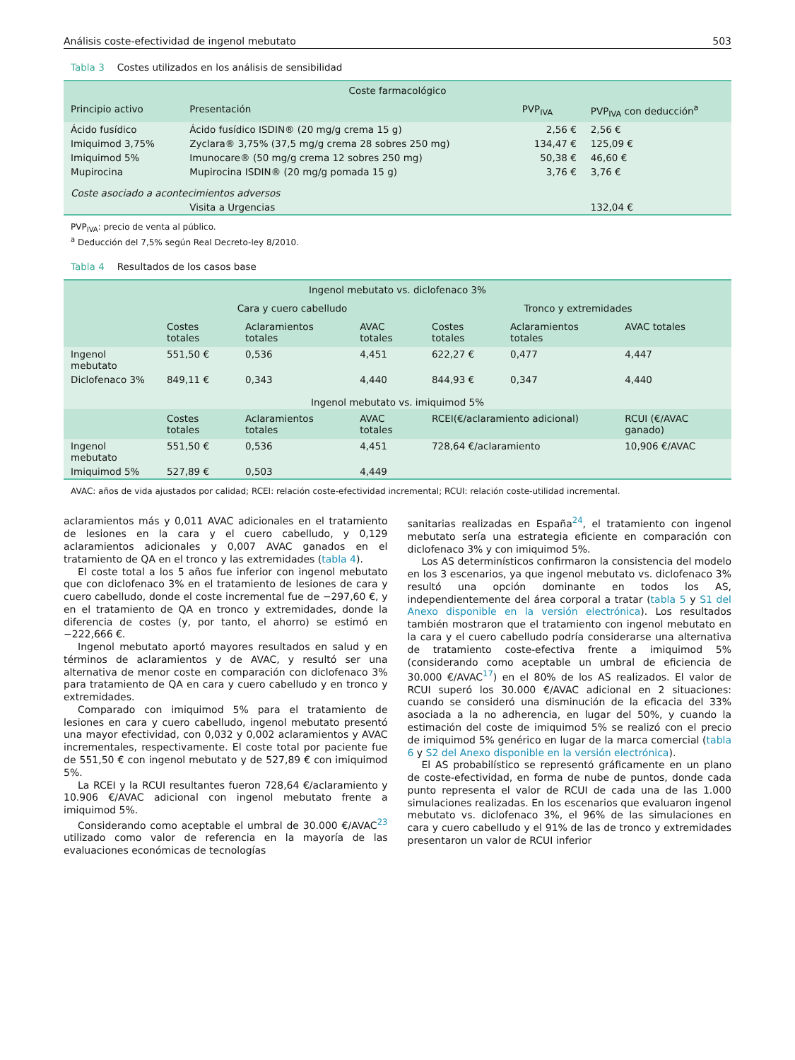Análisis coste-efectividad de ingenol mebutato 503
Tabla 3 Costes utilizados en los análisis de sensibilidad
| Coste farmacológico | | | |
| --- | --- | --- | --- |
| Principio activo | Presentación | PVP<sub>IVA</sub> | PVP<sub>IVA</sub> con deducción<sup>a</sup> |
| Ácido fusídico | Ácido fusídico ISDIN® (20 mg/g crema 15 g) | 2,56 € | 2,56 € |
| Imiquimod 3,75% | Zyclara® 3,75% (37,5 mg/g crema 28 sobres 250 mg) | 134,47 € | 125,09 € |
| Imiquimod 5% | Imunocare® (50 mg/g crema 12 sobres 250 mg) | 50,38 € | 46,60 € |
| Mupirocina | Mupirocina ISDIN® (20 mg/g pomada 15 g) | 3,76 € | 3,76 € |
| Coste asociado a acontecimientos adversos | | | |
| | Visita a Urgencias | | 132,04 € |
PVP<sub>IVA</sub>: precio de venta al público.
<sup>a</sup> Deducción del 7,5% según Real Decreto-ley 8/2010.
Tabla 4 Resultados de los casos base
| Ingenol mebutato vs. diclofenaco 3% | | | | | | |
| --- | --- | --- | --- | --- | --- | --- |
| | Cara y cuero cabelludo | | | Tronco y extremidades | | |
| | Costes totales | Aclaramientos totales | AVAC totales | Costes totales | Aclaramientos totales | AVAC totales |
| Ingenol mebutato | 551,50 € | 0,536 | 4,451 | 622,27 € | 0,477 | 4,447 |
| Diclofenaco 3% | 849,11 € | 0,343 | 4,440 | 844,93 € | 0,347 | 4,440 |
| Ingenol mebutato vs. imiquimod 5% | | | | | | |
| | Costes totales | Aclaramientos totales | AVAC totales | RCEI(€/aclaramiento adicional) | | RCUI (€/AVAC ganado) |
| Ingenol mebutato | 551,50 € | 0,536 | 4,451 | 728,64 €/aclaramiento | | 10,906 €/AVAC |
| Imiquimod 5% | 527,89 € | 0,503 | 4,449 | | | |
AVAC: años de vida ajustados por calidad; RCEI: relación coste-efectividad incremental; RCUI: relación coste-utilidad incremental.
aclaramientos más y 0,011 AVAC adicionales en el tratamiento de lesiones en la cara y el cuero cabelludo, y 0,129 aclaramientos adicionales y 0,007 AVAC ganados en el tratamiento de QA en el tronco y las extremidades (tabla 4).
El coste total a los 5 años fue inferior con ingenol mebutato que con diclofenaco 3% en el tratamiento de lesiones de cara y cuero cabelludo, donde el coste incremental fue de −297,60 €, y en el tratamiento de QA en tronco y extremidades, donde la diferencia de costes (y, por tanto, el ahorro) se estimó en −222,666 €.
Ingenol mebutato aportó mayores resultados en salud y en términos de aclaramientos y de AVAC, y resultó ser una alternativa de menor coste en comparación con diclofenaco 3% para tratamiento de QA en cara y cuero cabelludo y en tronco y extremidades.
Comparado con imiquimod 5% para el tratamiento de lesiones en cara y cuero cabelludo, ingenol mebutato presentó una mayor efectividad, con 0,032 y 0,002 aclaramientos y AVAC incrementales, respectivamente. El coste total por paciente fue de 551,50 € con ingenol mebutato y de 527,89 € con imiquimod 5%.
La RCEI y la RCUI resultantes fueron 728,64 €/aclaramiento y 10.906 €/AVAC adicional con ingenol mebutato frente a imiquimod 5%.
Considerando como aceptable el umbral de 30.000 €/AVAC<sup>23</sup> utilizado como valor de referencia en la mayoría de las evaluaciones económicas de tecnologías
sanitarias realizadas en España<sup>24</sup>, el tratamiento con ingenol mebutato sería una estrategia eficiente en comparación con diclofenaco 3% y con imiquimod 5%.
Los AS determinísticos confirmaron la consistencia del modelo en los 3 escenarios, ya que ingenol mebutato vs. diclofenaco 3% resultó una opción dominante en todos los AS, independientemente del área corporal a tratar (tabla 5 y S1 del Anexo disponible en la versión electrónica). Los resultados también mostraron que el tratamiento con ingenol mebutato en la cara y el cuero cabelludo podría considerarse una alternativa de tratamiento coste-efectiva frente a imiquimod 5% (considerando como aceptable un umbral de eficiencia de 30.000 €/AVAC<sup>17</sup>) en el 80% de los AS realizados. El valor de RCUI superó los 30.000 €/AVAC adicional en 2 situaciones: cuando se consideró una disminución de la eficacia del 33% asociada a la no adherencia, en lugar del 50%, y cuando la estimación del coste de imiquimod 5% se realizó con el precio de imiquimod 5% genérico en lugar de la marca comercial (tabla 6 y S2 del Anexo disponible en la versión electrónica).
El AS probabilístico se representó gráficamente en un plano de coste-efectividad, en forma de nube de puntos, donde cada punto representa el valor de RCUI de cada una de las 1.000 simulaciones realizadas. En los escenarios que evaluaron ingenol mebutato vs. diclofenaco 3%, el 96% de las simulaciones en cara y cuero cabelludo y el 91% de las de tronco y extremidades presentaron un valor de RCUI inferior